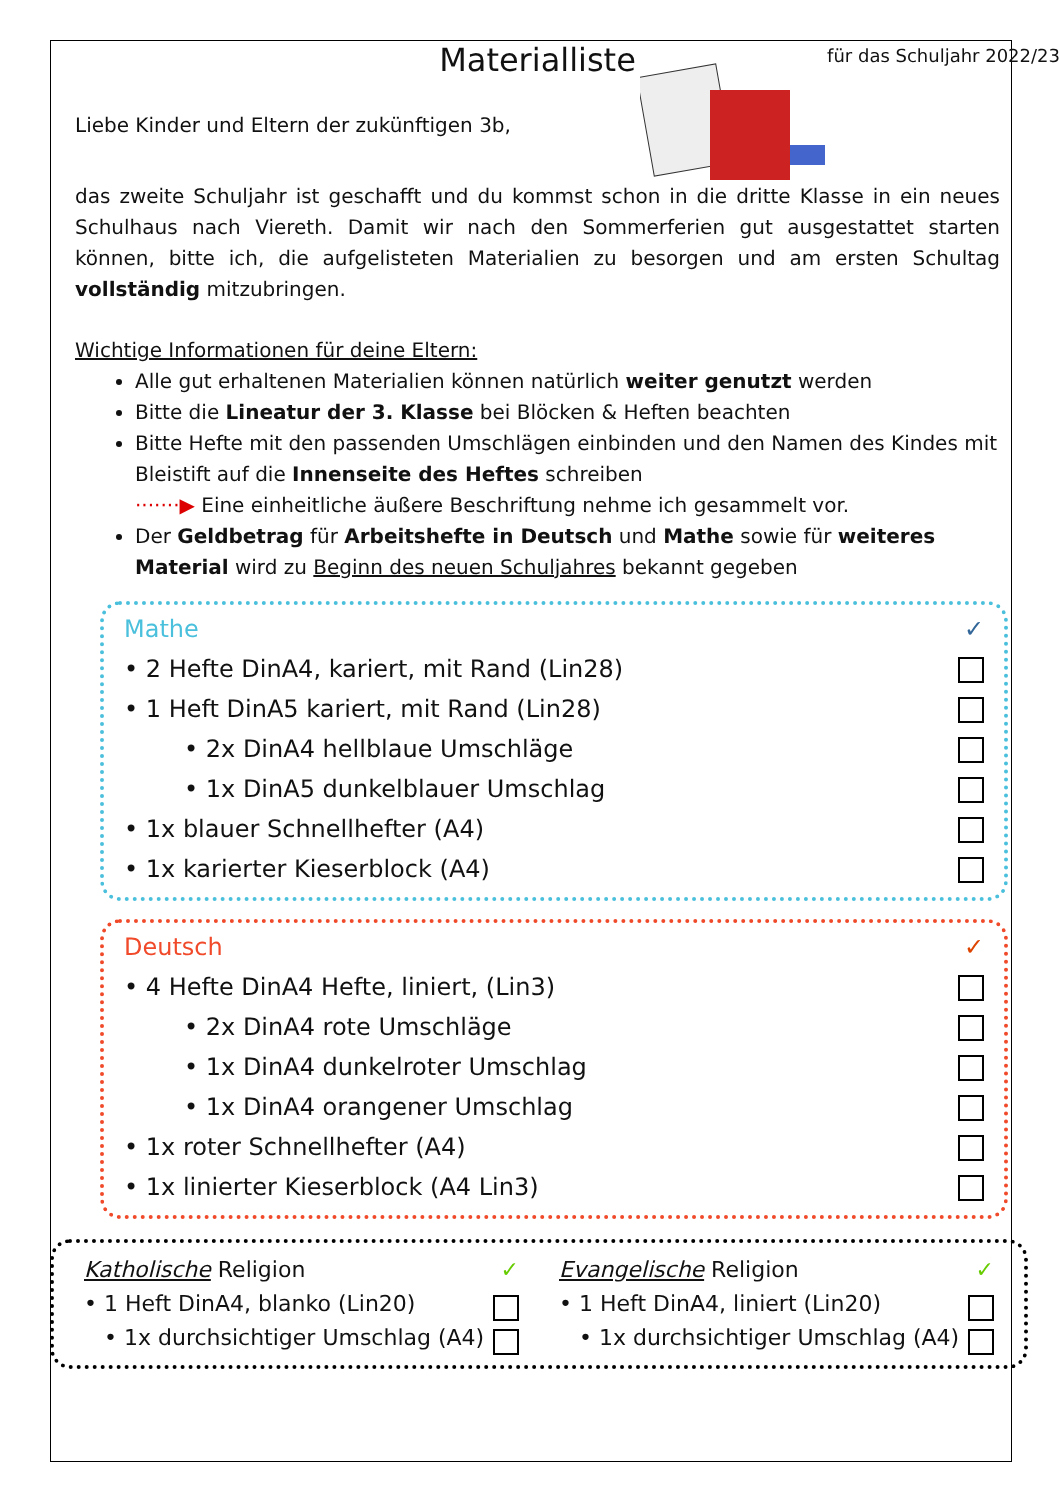für das Schuljahr 2022/23
Materialliste
Liebe Kinder und Eltern der zukünftigen 3b,
das zweite Schuljahr ist geschafft und du kommst schon in die dritte Klasse in ein neues Schulhaus nach Viereth. Damit wir nach den Sommerferien gut ausgestattet starten können, bitte ich, die aufgelisteten Materialien zu besorgen und am ersten Schultag vollständig mitzubringen.
Wichtige Informationen für deine Eltern:
Alle gut erhaltenen Materialien können natürlich weiter genutzt werden
Bitte die Lineatur der 3. Klasse bei Blöcken & Heften beachten
Bitte Hefte mit den passenden Umschlägen einbinden und den Namen des Kindes mit Bleistift auf die Innenseite des Heftes schreiben
·······▶ Eine einheitliche äußere Beschriftung nehme ich gesammelt vor.
Der Geldbetrag für Arbeitshefte in Deutsch und Mathe sowie für weiteres Material wird zu Beginn des neuen Schuljahres bekannt gegeben
Mathe ✓
• 2 Hefte DinA4, kariert, mit Rand (Lin28)
• 1 Heft DinA5 kariert, mit Rand (Lin28)
• 2x DinA4 hellblaue Umschläge
• 1x DinA5 dunkelblauer Umschlag
• 1x blauer Schnellhefter (A4)
• 1x karierter Kieserblock (A4)
Deutsch ✓
• 4 Hefte DinA4 Hefte, liniert, (Lin3)
• 2x DinA4 rote Umschläge
• 1x DinA4 dunkelroter Umschlag
• 1x DinA4 orangener Umschlag
• 1x roter Schnellhefter (A4)
• 1x linierter Kieserblock (A4 Lin3)
Katholische Religion ✓
• 1 Heft DinA4, blanko (Lin20)
• 1x durchsichtiger Umschlag (A4)
Evangelische Religion ✓
• 1 Heft DinA4, liniert (Lin20)
• 1x durchsichtiger Umschlag (A4)